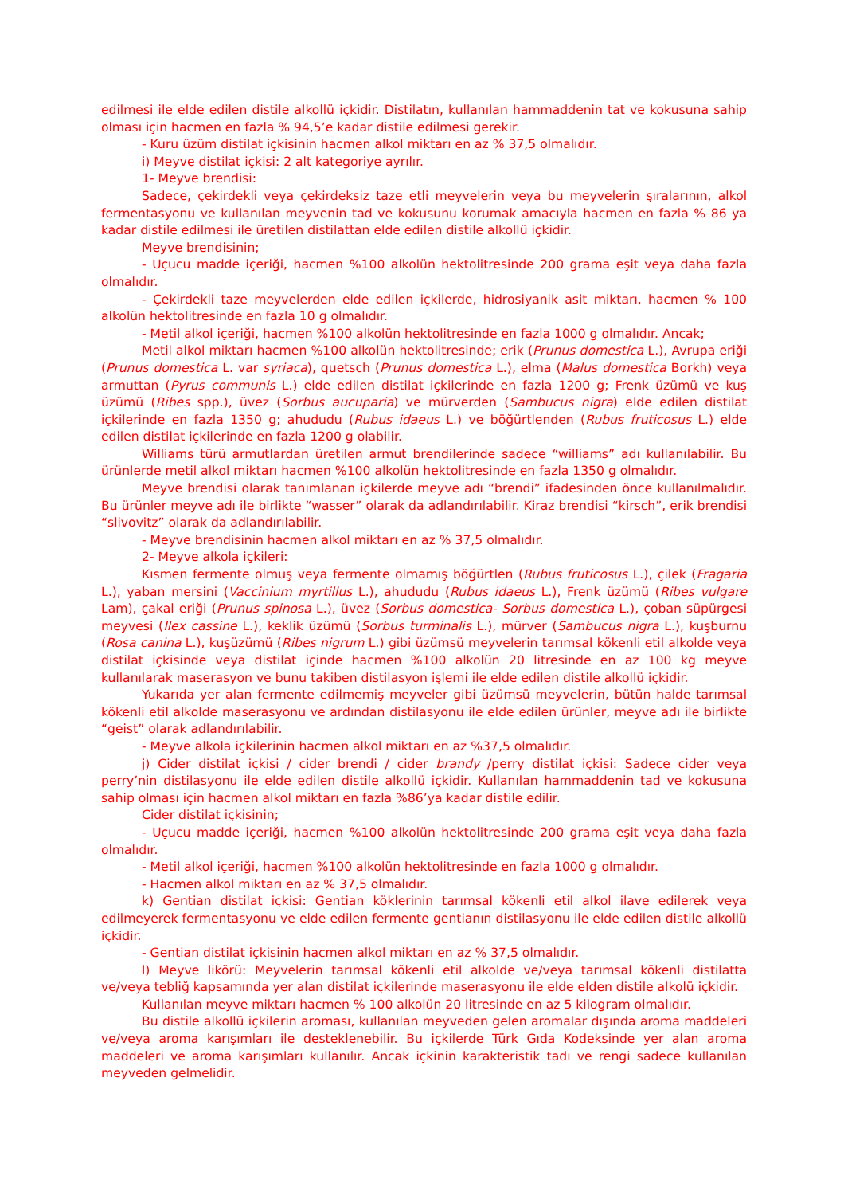edilmesi ile elde edilen distile alkollü içkidir. Distilatın, kullanılan hammaddenin tat ve kokusuna sahip olması için hacmen en fazla % 94,5’e kadar distile edilmesi gerekir.
- Kuru üzüm distilat içkisinin hacmen alkol miktarı en az % 37,5 olmalıdır.
i) Meyve distilat içkisi: 2 alt kategoriye ayrılır.
1- Meyve brendisi:
Sadece, çekirdekli veya çekirdeksiz taze etli meyvelerin veya bu meyvelerin şıralarının, alkol fermentasyonu ve kullanılan meyvenin tad ve kokusunu korumak amacıyla hacmen en fazla % 86 ya kadar distile edilmesi ile üretilen distilattan elde edilen distile alkollü içkidir.
Meyve brendisinin;
- Uçucu madde içeriği, hacmen %100 alkolün hektolitresinde 200 grama eşit veya daha fazla olmalıdır.
- Çekirdekli taze meyvelerden elde edilen içkilerde, hidrosiyanik asit miktarı, hacmen % 100 alkolün hektolitresinde en fazla 10 g olmalıdır.
- Metil alkol içeriği, hacmen %100 alkolün hektolitresinde en fazla 1000 g olmalıdır. Ancak;
Metil alkol miktarı hacmen %100 alkolün hektolitresinde; erik (Prunus domestica L.), Avrupa eriği (Prunus domestica L. var syriaca), quetsch (Prunus domestica L.), elma (Malus domestica Borkh) veya armuttan (Pyrus communis L.) elde edilen distilat içkilerinde en fazla 1200 g; Frenk üzümü ve kuş üzümü (Ribes spp.), üvez (Sorbus aucuparia) ve mürverden (Sambucus nigra) elde edilen distilat içkilerinde en fazla 1350 g; ahududu (Rubus idaeus L.) ve böğürtlenden (Rubus fruticosus L.) elde edilen distilat içkilerinde en fazla 1200 g olabilir.
Williams türü armutlardan üretilen armut brendilerinde sadece “williams” adı kullanılabilir. Bu ürünlerde metil alkol miktarı hacmen %100 alkolün hektolitresinde en fazla 1350 g olmalıdır.
Meyve brendisi olarak tanımlanan içkilerde meyve adı “brendi” ifadesinden önce kullanılmalıdır. Bu ürünler meyve adı ile birlikte “wasser” olarak da adlandırılabilir. Kiraz brendisi “kirsch”, erik brendisi “slivovitz” olarak da adlandırılabilir.
- Meyve brendisinin hacmen alkol miktarı en az % 37,5 olmalıdır.
2- Meyve alkola içkileri:
Kısmen fermente olmuş veya fermente olmamış böğürtlen (Rubus fruticosus L.), çilek (Fragaria L.), yaban mersini (Vaccinium myrtillus L.), ahududu (Rubus idaeus L.), Frenk üzümü (Ribes vulgare Lam), çakal eriği (Prunus spinosa L.), üvez (Sorbus domestica- Sorbus domestica L.), çoban süpürgesi meyvesi (Ilex cassine L.), keklik üzümü (Sorbus turminalis L.), mürver (Sambucus nigra L.), kuşburnu (Rosa canina L.), kuşüzümü (Ribes nigrum L.) gibi üzümsü meyvelerin tarımsal kökenli etil alkolde veya distilat içkisinde veya distilat içinde hacmen %100 alkolün 20 litresinde en az 100 kg meyve kullanılarak maserasyon ve bunu takiben distilasyon işlemi ile elde edilen distile alkollü içkidir.
Yukarıda yer alan fermente edilmemiş meyveler gibi üzümsü meyvelerin, bütün halde tarımsal kökenli etil alkolde maserasyonu ve ardından distilasyonu ile elde edilen ürünler, meyve adı ile birlikte “geist” olarak adlandırılabilir.
- Meyve alkola içkilerinin hacmen alkol miktarı en az %37,5 olmalıdır.
j) Cider distilat içkisi / cider brendi / cider brandy /perry distilat içkisi: Sadece cider veya perry’nin distilasyonu ile elde edilen distile alkollü içkidir. Kullanılan hammaddenin tad ve kokusuna sahip olması için hacmen alkol miktarı en fazla %86’ya kadar distile edilir.
Cider distilat içkisinin;
- Uçucu madde içeriği, hacmen %100 alkolün hektolitresinde 200 grama eşit veya daha fazla olmalıdır.
- Metil alkol içeriği, hacmen %100 alkolün hektolitresinde en fazla 1000 g olmalıdır.
- Hacmen alkol miktarı en az % 37,5 olmalıdır.
k) Gentian distilat içkisi: Gentian köklerinin tarımsal kökenli etil alkol ilave edilerek veya edilmeyerek fermentasyonu ve elde edilen fermente gentianın distilasyonu ile elde edilen distile alkollü içkidir.
- Gentian distilat içkisinin hacmen alkol miktarı en az % 37,5 olmalıdır.
l) Meyve likörü: Meyvelerin tarımsal kökenli etil alkolde ve/veya tarımsal kökenli distilatta ve/veya tebliğ kapsamında yer alan distilat içkilerinde maserasyonu ile elde elden distile alkolü içkidir.
Kullanılan meyve miktarı hacmen % 100 alkolün 20 litresinde en az 5 kilogram olmalıdır.
Bu distile alkollü içkilerin aroması, kullanılan meyveden gelen aromalar dışında aroma maddeleri ve/veya aroma karışımları ile desteklenebilir. Bu içkilerde Türk Gıda Kodeksinde yer alan aroma maddeleri ve aroma karışımları kullanılır. Ancak içkinin karakteristik tadı ve rengi sadece kullanılan meyveden gelmelidir.